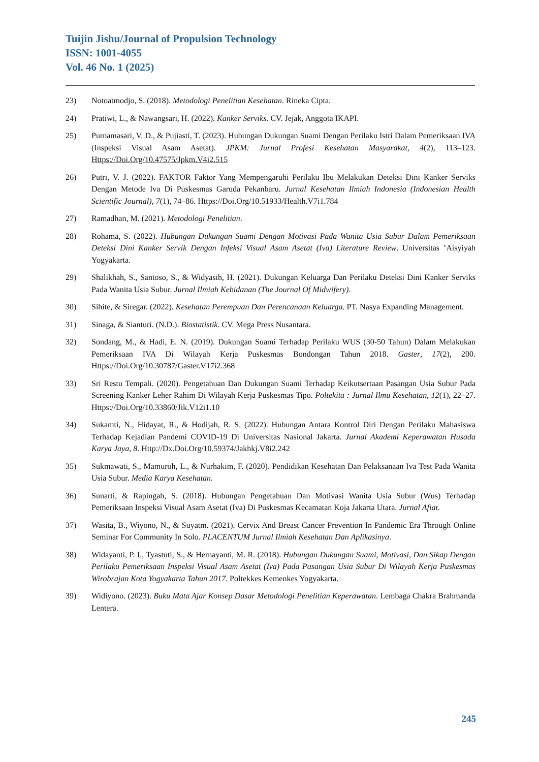Tuijin Jishu/Journal of Propulsion Technology
ISSN: 1001-4055
Vol. 46 No. 1 (2025)
23) Notoatmodjo, S. (2018). Metodologi Penelitian Kesehatan. Rineka Cipta.
24) Pratiwi, L., & Nawangsari, H. (2022). Kanker Serviks. CV. Jejak, Anggota IKAPI.
25) Purnamasari, V. D., & Pujiasti, T. (2023). Hubungan Dukungan Suami Dengan Perilaku Istri Dalam Pemeriksaan IVA (Inspeksi Visual Asam Asetat). JPKM: Jurnal Profesi Kesehatan Masyarakat, 4(2), 113–123. Https://Doi.Org/10.47575/Jpkm.V4i2.515
26) Putri, V. J. (2022). FAKTOR Faktor Yang Mempengaruhi Perilaku Ibu Melakukan Deteksi Dini Kanker Serviks Dengan Metode Iva Di Puskesmas Garuda Pekanbaru. Jurnal Kesehatan Ilmiah Indonesia (Indonesian Health Scientific Journal), 7(1), 74–86. Https://Doi.Org/10.51933/Health.V7i1.784
27) Ramadhan, M. (2021). Metodologi Penelitian.
28) Rohama, S. (2022). Hubungan Dukungan Suami Dengan Motivasi Pada Wanita Usia Subur Dalam Pemeriksaan Deteksi Dini Kanker Servik Dengan Infeksi Visual Asam Asetat (Iva) Literature Review. Universitas ’Aisyiyah Yogyakarta.
29) Shalikhah, S., Santoso, S., & Widyasih, H. (2021). Dukungan Keluarga Dan Perilaku Deteksi Dini Kanker Serviks Pada Wanita Usia Subur. Jurnal Ilmiah Kebidanan (The Journal Of Midwifery).
30) Sihite, & Siregar. (2022). Kesehatan Perempuan Dan Perencanaan Keluarga. PT. Nasya Expanding Management.
31) Sinaga, & Sianturi. (N.D.). Biostatistik. CV. Mega Press Nusantara.
32) Sondang, M., & Hadi, E. N. (2019). Dukungan Suami Terhadap Perilaku WUS (30-50 Tahun) Dalam Melakukan Pemeriksaan IVA Di Wilayah Kerja Puskesmas Bondongan Tahun 2018. Gaster, 17(2), 200. Https://Doi.Org/10.30787/Gaster.V17i2.368
33) Sri Restu Tempali. (2020). Pengetahuan Dan Dukungan Suami Terhadap Keikutsertaan Pasangan Usia Subur Pada Screening Kanker Leher Rahim Di Wilayah Kerja Puskesmas Tipo. Poltekita : Jurnal Ilmu Kesehatan, 12(1), 22–27. Https://Doi.Org/10.33860/Jik.V12i1.10
34) Sukamti, N., Hidayat, R., & Hodijah, R. S. (2022). Hubungan Antara Kontrol Diri Dengan Perilaku Mahasiswa Terhadap Kejadian Pandemi COVID-19 Di Universitas Nasional Jakarta. Jurnal Akademi Keperawatan Husada Karya Jaya, 8. Http://Dx.Doi.Org/10.59374/Jakhkj.V8i2.242
35) Sukmawati, S., Mamuroh, L., & Nurhakim, F. (2020). Pendidikan Kesehatan Dan Pelaksanaan Iva Test Pada Wanita Usia Subur. Media Karya Kesehatan.
36) Sunarti, & Rapingah, S. (2018). Hubungan Pengetahuan Dan Motivasi Wanita Usia Subur (Wus) Terhadap Pemeriksaan Inspeksi Visual Asam Asetat (Iva) Di Puskesmas Kecamatan Koja Jakarta Utara. Jurnal Afiat.
37) Wasita, B., Wiyono, N., & Suyatm. (2021). Cervix And Breast Cancer Prevention In Pandemic Era Through Online Seminar For Community In Solo. PLACENTUM Jurnal Ilmiah Kesehatan Dan Aplikasinya.
38) Widayanti, P. I., Tyastuti, S., & Hernayanti, M. R. (2018). Hubungan Dukungan Suami, Motivasi, Dan Sikap Dengan Perilaku Pemeriksaan Inspeksi Visual Asam Asetat (Iva) Pada Pasangan Usia Subur Di Wilayah Kerja Puskesmas Wirobrajan Kota Yogyakarta Tahun 2017. Poltekkes Kemenkes Yogyakarta.
39) Widiyono. (2023). Buku Mata Ajar Konsep Dasar Metodologi Penelitian Keperawatan. Lembaga Chakra Brahmanda Lentera.
245